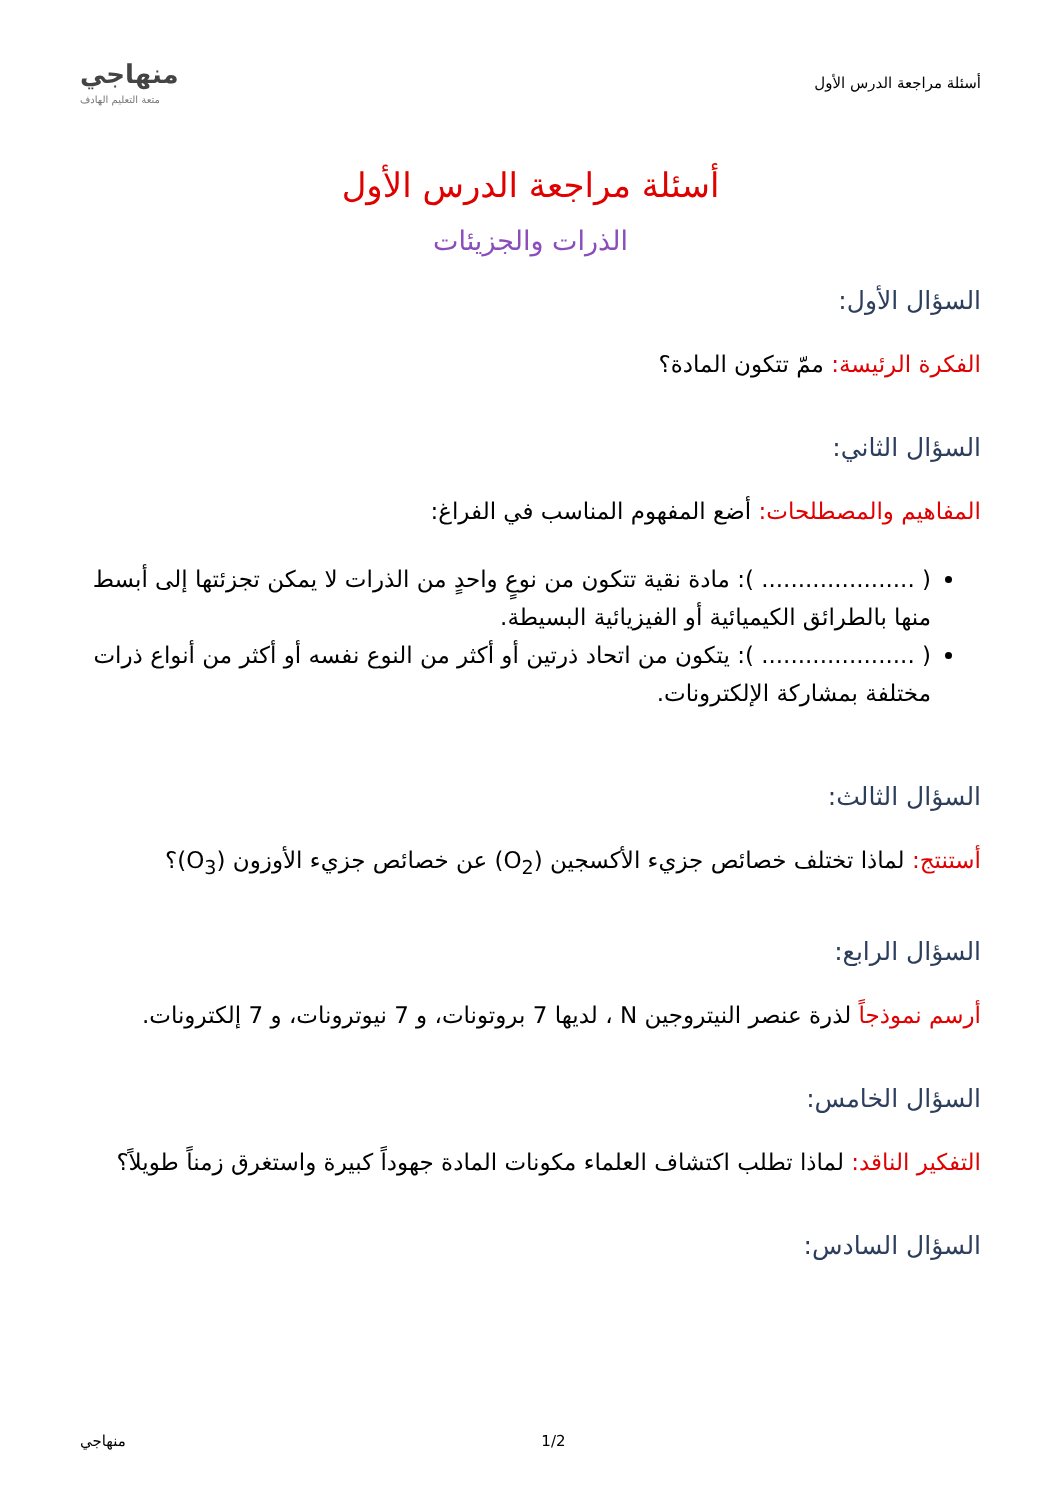أسئلة مراجعة الدرس الأول
منهاجي
متعة التعليم الهادف
أسئلة مراجعة الدرس الأول
الذرات والجزيئات
السؤال الأول:
الفكرة الرئيسة: ممّ تتكون المادة؟
السؤال الثاني:
المفاهيم والمصطلحات: أضع المفهوم المناسب في الفراغ:
( ..................... ): مادة نقية تتكون من نوعٍ واحدٍ من الذرات لا يمكن تجزئتها إلى أبسط منها بالطرائق الكيميائية أو الفيزيائية البسيطة.
( ..................... ): يتكون من اتحاد ذرتين أو أكثر من النوع نفسه أو أكثر من أنواع ذرات مختلفة بمشاركة الإلكترونات.
السؤال الثالث:
أستنتج: لماذا تختلف خصائص جزيء الأكسجين (O<sub>2</sub>) عن خصائص جزيء الأوزون (O<sub>3</sub>)؟
السؤال الرابع:
أرسم نموذجاً لذرة عنصر النيتروجين N ، لديها 7 بروتونات، و 7 نيوترونات، و 7 إلكترونات.
السؤال الخامس:
التفكير الناقد: لماذا تطلب اكتشاف العلماء مكونات المادة جهوداً كبيرة واستغرق زمناً طويلاً؟
السؤال السادس:
1/2 منهاجي